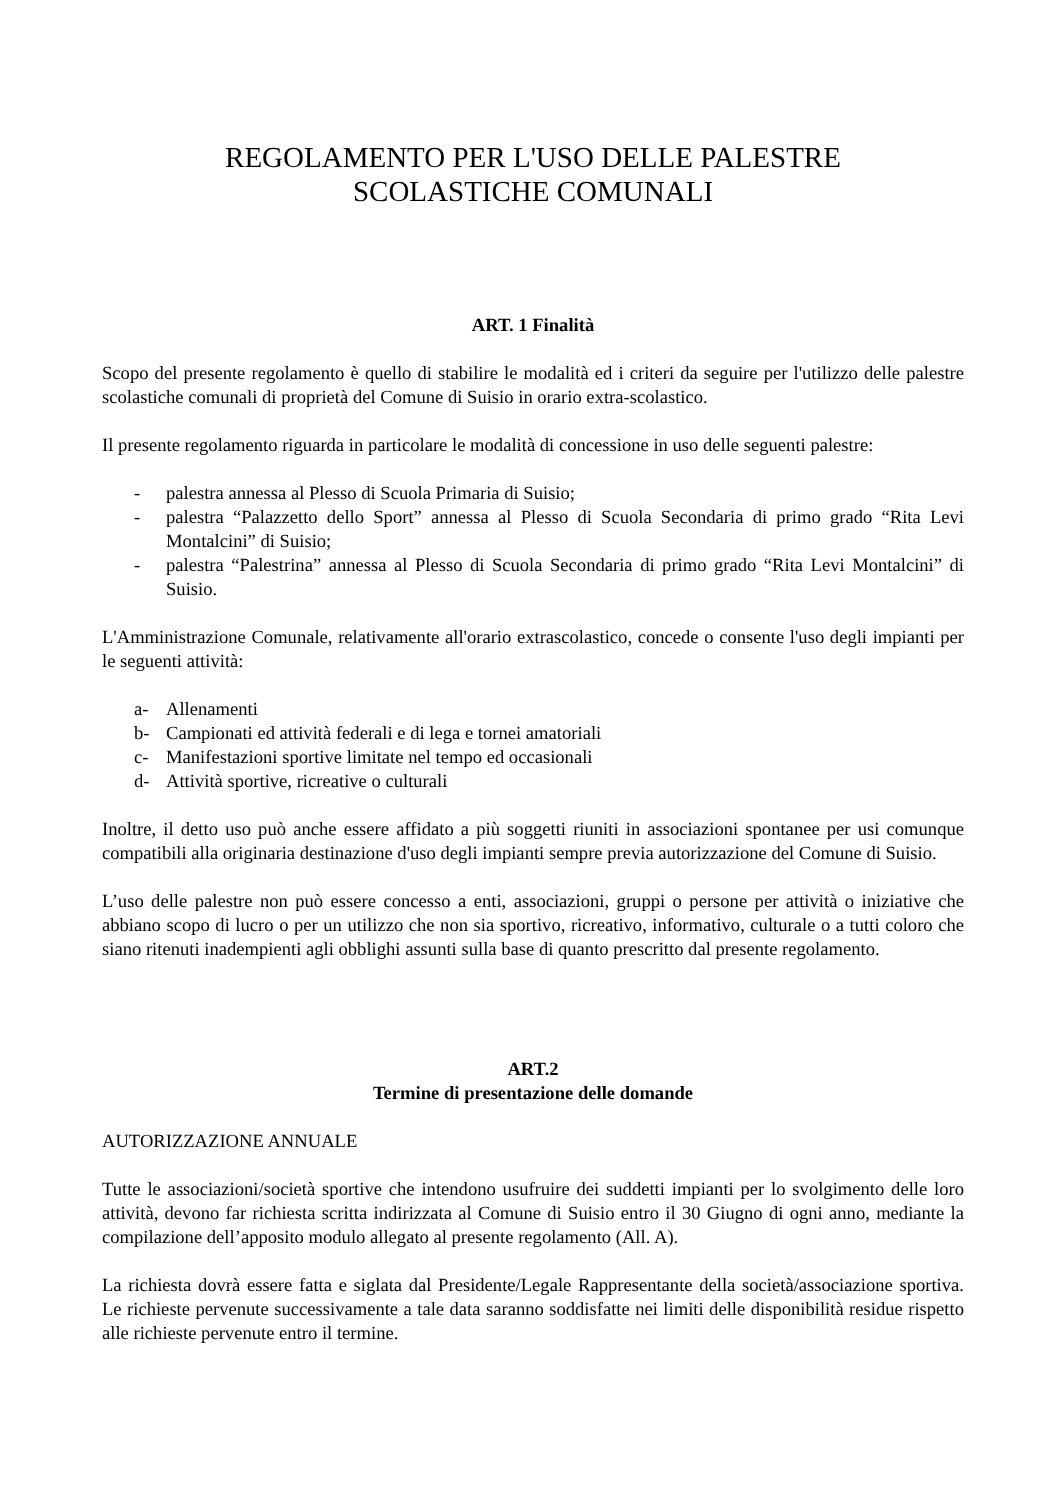REGOLAMENTO PER L'USO DELLE PALESTRE
SCOLASTICHE COMUNALI
ART. 1 Finalità
Scopo del presente regolamento è quello di stabilire le modalità ed i criteri da seguire per l'utilizzo delle palestre scolastiche comunali di proprietà del Comune di Suisio in orario extra-scolastico.
Il presente regolamento riguarda in particolare le modalità di concessione in uso delle seguenti palestre:
- palestra annessa al Plesso di Scuola Primaria di Suisio;
- palestra “Palazzetto dello Sport” annessa al Plesso di Scuola Secondaria di primo grado “Rita Levi Montalcini” di Suisio;
- palestra “Palestrina” annessa al Plesso di Scuola Secondaria di primo grado “Rita Levi Montalcini” di Suisio.
L'Amministrazione Comunale, relativamente all'orario extrascolastico, concede o consente l'uso degli impianti per le seguenti attività:
a- Allenamenti
b- Campionati ed attività federali e di lega e tornei amatoriali
c- Manifestazioni sportive limitate nel tempo ed occasionali
d- Attività sportive, ricreative o culturali
Inoltre, il detto uso può anche essere affidato a più soggetti riuniti in associazioni spontanee per usi comunque compatibili alla originaria destinazione d'uso degli impianti sempre previa autorizzazione del Comune di Suisio.
L’uso delle palestre non può essere concesso a enti, associazioni, gruppi o persone per attività o iniziative che abbiano scopo di lucro o per un utilizzo che non sia sportivo, ricreativo, informativo, culturale o a tutti coloro che siano ritenuti inadempienti agli obblighi assunti sulla base di quanto prescritto dal presente regolamento.
ART.2
Termine di presentazione delle domande
AUTORIZZAZIONE ANNUALE
Tutte le associazioni/società sportive che intendono usufruire dei suddetti impianti per lo svolgimento delle loro attività, devono far richiesta scritta indirizzata al Comune di Suisio entro il 30 Giugno di ogni anno, mediante la compilazione dell’apposito modulo allegato al presente regolamento (All. A).
La richiesta dovrà essere fatta e siglata dal Presidente/Legale Rappresentante della società/associazione sportiva. Le richieste pervenute successivamente a tale data saranno soddisfatte nei limiti delle disponibilità residue rispetto alle richieste pervenute entro il termine.